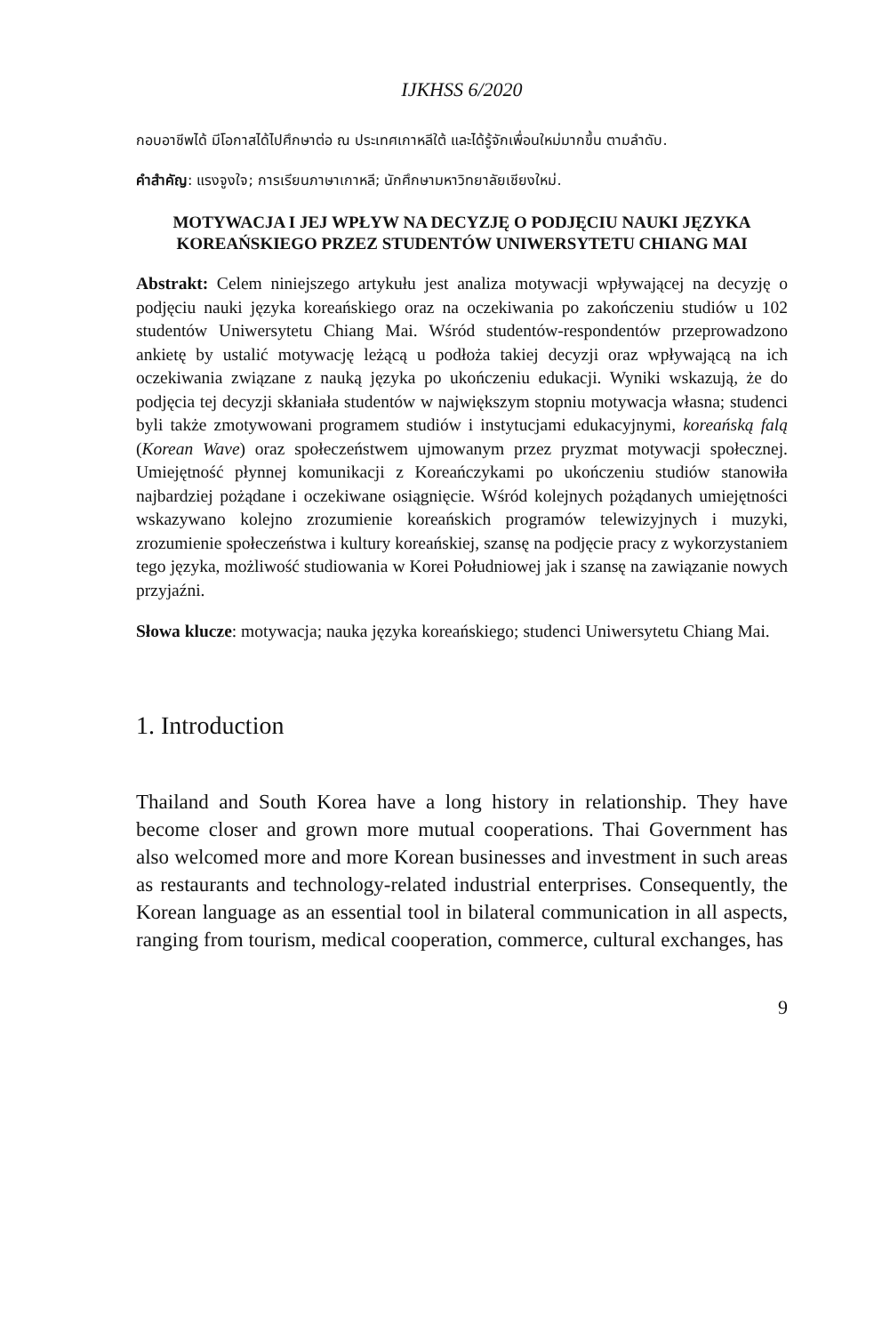IJKHSS 6/2020
กอบอาชีพได้ มีโอกาสได้ไปศึกษาต่อ ณ ประเทศเกาหลีใต้ และได้รู้จักเพื่อนใหม่มากขึ้น ตามลำดับ.
คำสำคัญ: แรงจูงใจ; การเรียนภาษาเกาหลี; นักศึกษามหาวิทยาลัยเชียงใหม่.
MOTYWACJA I JEJ WPŁYW NA DECYZJĘ O PODJĘCIU NAUKI JĘZYKA KOREAŃSKIEGO PRZEZ STUDENTÓW UNIWERSYTETU CHIANG MAI
Abstrakt: Celem niniejszego artykułu jest analiza motywacji wpływającej na decyzję o podjęciu nauki języka koreańskiego oraz na oczekiwania po zakończeniu studiów u 102 studentów Uniwersytetu Chiang Mai. Wśród studentów-respondentów przeprowadzono ankietę by ustalić motywację leżącą u podłoża takiej decyzji oraz wpływającą na ich oczekiwania związane z nauką języka po ukończeniu edukacji. Wyniki wskazują, że do podjęcia tej decyzji skłaniała studentów w największym stopniu motywacja własna; studenci byli także zmotywowani programem studiów i instytucjami edukacyjnymi, koreańską falą (Korean Wave) oraz społeczeństwem ujmowanym przez pryzmat motywacji społecznej. Umiejętność płynnej komunikacji z Koreańczykami po ukończeniu studiów stanowiła najbardziej pożądane i oczekiwane osiągnięcie. Wśród kolejnych pożądanych umiejętności wskazywano kolejno zrozumienie koreańskich programów telewizyjnych i muzyki, zrozumienie społeczeństwa i kultury koreańskiej, szansę na podjęcie pracy z wykorzystaniem tego języka, możliwość studiowania w Korei Południowej jak i szansę na zawiązanie nowych przyjaźni.
Słowa klucze: motywacja; nauka języka koreańskiego; studenci Uniwersytetu Chiang Mai.
1. Introduction
Thailand and South Korea have a long history in relationship. They have become closer and grown more mutual cooperations. Thai Government has also welcomed more and more Korean businesses and investment in such areas as restaurants and technology-related industrial enterprises. Consequently, the Korean language as an essential tool in bilateral communication in all aspects, ranging from tourism, medical cooperation, commerce, cultural exchanges, has
9